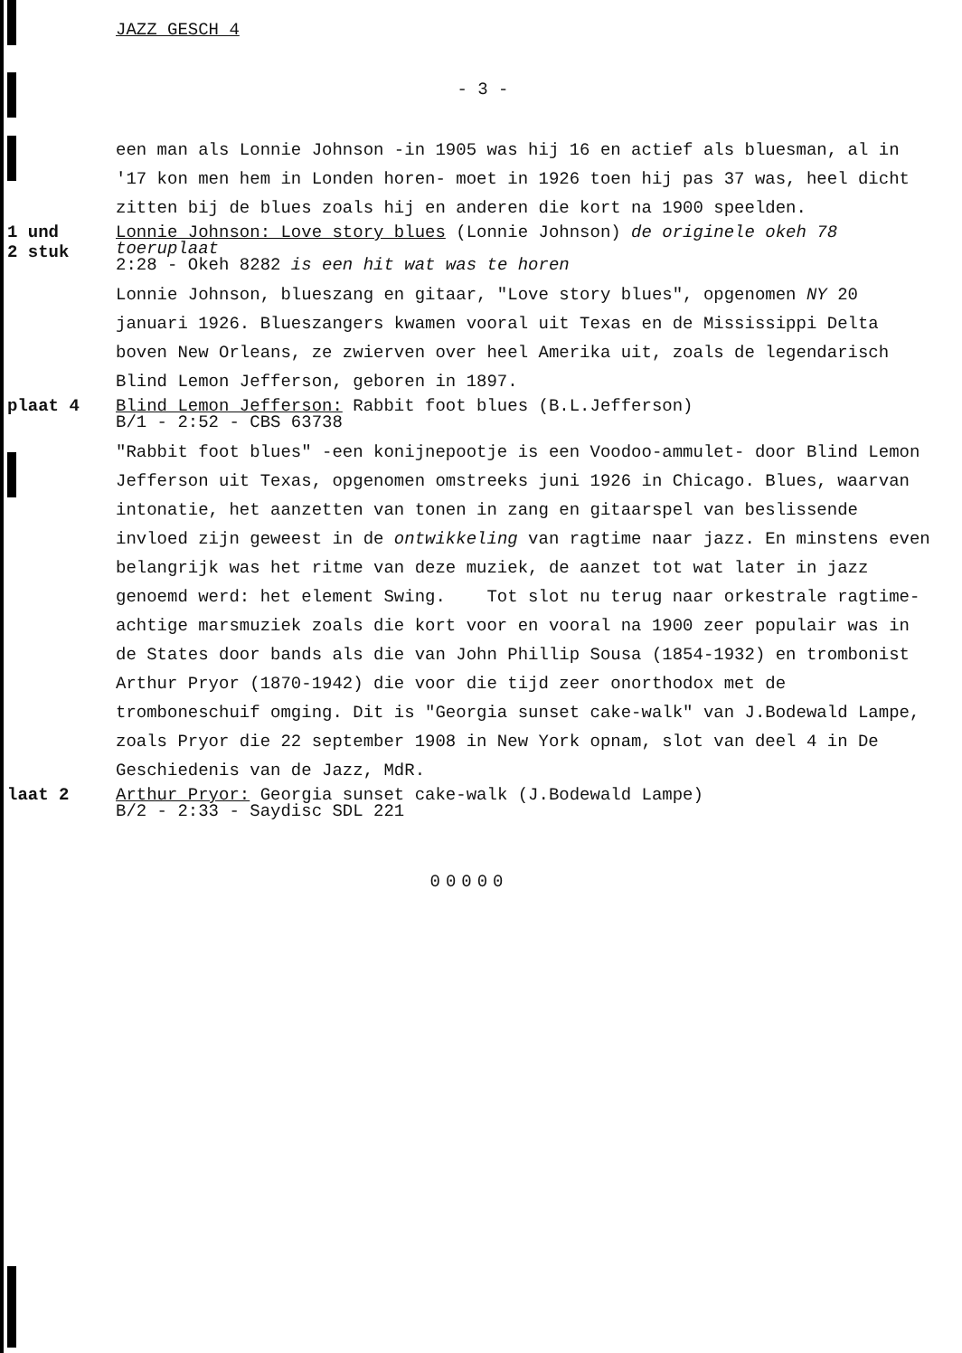JAZZ GESCH 4
- 3 -
een man als Lonnie Johnson -in 1905 was hij 16 en actief als bluesman, al in '17 kon men hem in Londen horen- moet in 1926 toen hij pas 37 was, heel dicht zitten bij de blues zoals hij en anderen die kort na 1900 speelden.
1 und
2 stuk
Lonnie Johnson: Love story blues (Lonnie Johnson) de originele okeh 78 toeruplaat
2:28 - Okeh 8282 is een hit wat was te horen
Lonnie Johnson, blueszang en gitaar, "Love story blues", opgenomen NY 20 januari 1926. Blueszangers kwamen vooral uit Texas en de Mississippi Delta boven New Orleans, ze zwierven over heel Amerika uit, zoals de legendarisch Blind Lemon Jefferson, geboren in 1897.
plaat 4
Blind Lemon Jefferson: Rabbit foot blues (B.L.Jefferson)
B/1 - 2:52 - CBS 63738
"Rabbit foot blues" -een konijnepootje is een Voodoo-ammulet- door Blind Lemon Jefferson uit Texas, opgenomen omstreeks juni 1926 in Chicago. Blues, waarvan intonatie, het aanzetten van tonen in zang en gitaarspel van beslissende invloed zijn geweest in de ontwikkeling van ragtime naar jazz. En minstens even belangrijk was het ritme van deze muziek, de aanzet tot wat later in jazz genoemd werd: het element Swing. Tot slot nu terug naar orkestrale ragtime-achtige marsmuziek zoals die kort voor en vooral na 1900 zeer populair was in de States door bands als die van John Phillip Sousa (1854-1932) en trombonist Arthur Pryor (1870-1942) die voor die tijd zeer onorthodox met de tromboneschuif omging. Dit is "Georgia sunset cake-walk" van J.Bodewald Lampe, zoals Pryor die 22 september 1908 in New York opnam, slot van deel 4 in De Geschiedenis van de Jazz, MdR.
laat 2
Arthur Pryor: Georgia sunset cake-walk (J.Bodewald Lampe)
B/2 - 2:33 - Saydisc SDL 221
00000